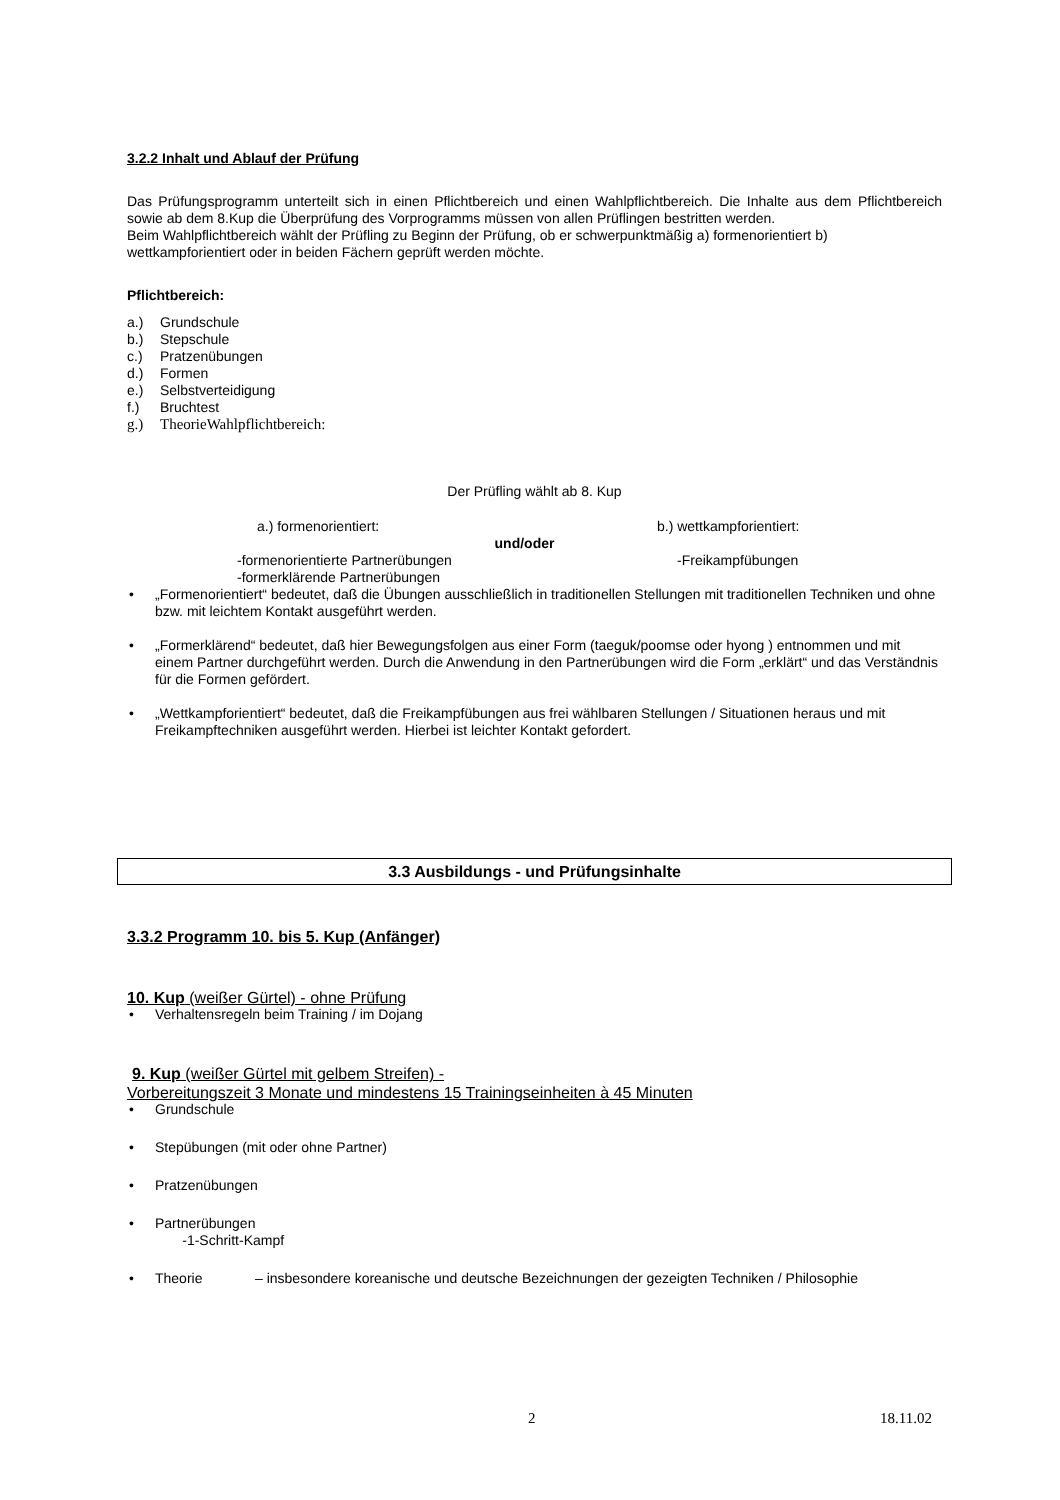3.2.2 Inhalt und Ablauf der Prüfung
Das Prüfungsprogramm unterteilt sich in einen Pflichtbereich und einen Wahlpflichtbereich. Die Inhalte aus dem Pflichtbereich sowie ab dem 8.Kup die Überprüfung des Vorprogramms müssen von allen Prüflingen bestritten werden.
Beim Wahlpflichtbereich wählt der Prüfling zu Beginn der Prüfung, ob er schwerpunktmäßig a) formenorientiert b) wettkampforientiert oder in beiden Fächern geprüft werden möchte.
Pflichtbereich:
a.) Grundschule
b.) Stepschule
c.) Pratzenübungen
d.) Formen
e.) Selbstverteidigung
f.) Bruchtest
g.) TheorieWahlpflichtbereich:
Der Prüfling wählt ab 8. Kup
a.) formenorientiert: b.) wettkampforientiert:
und/oder
-formenorientierte Partnerübungen -Freikampfübungen
-formerklärende Partnerübungen
• „Formenorientiert“ bedeutet, daß die Übungen ausschließlich in traditionellen Stellungen mit traditionellen Techniken und ohne bzw. mit leichtem Kontakt ausgeführt werden.
• „Formerklärend“ bedeutet, daß hier Bewegungsfolgen aus einer Form (taeguk/poomse oder hyong ) entnommen und mit einem Partner durchgeführt werden. Durch die Anwendung in den Partnerübungen wird die Form „erklärt“ und das Verständnis für die Formen gefördert.
• „Wettkampforientiert“ bedeutet, daß die Freikampfübungen aus frei wählbaren Stellungen / Situationen heraus und mit Freikampftechniken ausgeführt werden. Hierbei ist leichter Kontakt gefordert.
3.3 Ausbildungs - und Prüfungsinhalte
3.3.2 Programm 10. bis 5. Kup (Anfänger)
10. Kup (weißer Gürtel) - ohne Prüfung
• Verhaltensregeln beim Training / im Dojang
9. Kup (weißer Gürtel mit gelbem Streifen) -
Vorbereitungszeit 3 Monate und mindestens 15 Trainingseinheiten à 45 Minuten
• Grundschule
• Stepübungen (mit oder ohne Partner)
• Pratzenübungen
• Partnerübungen
-1-Schritt-Kampf
• Theorie – insbesondere koreanische und deutsche Bezeichnungen der gezeigten Techniken / Philosophie
2 18.11.02